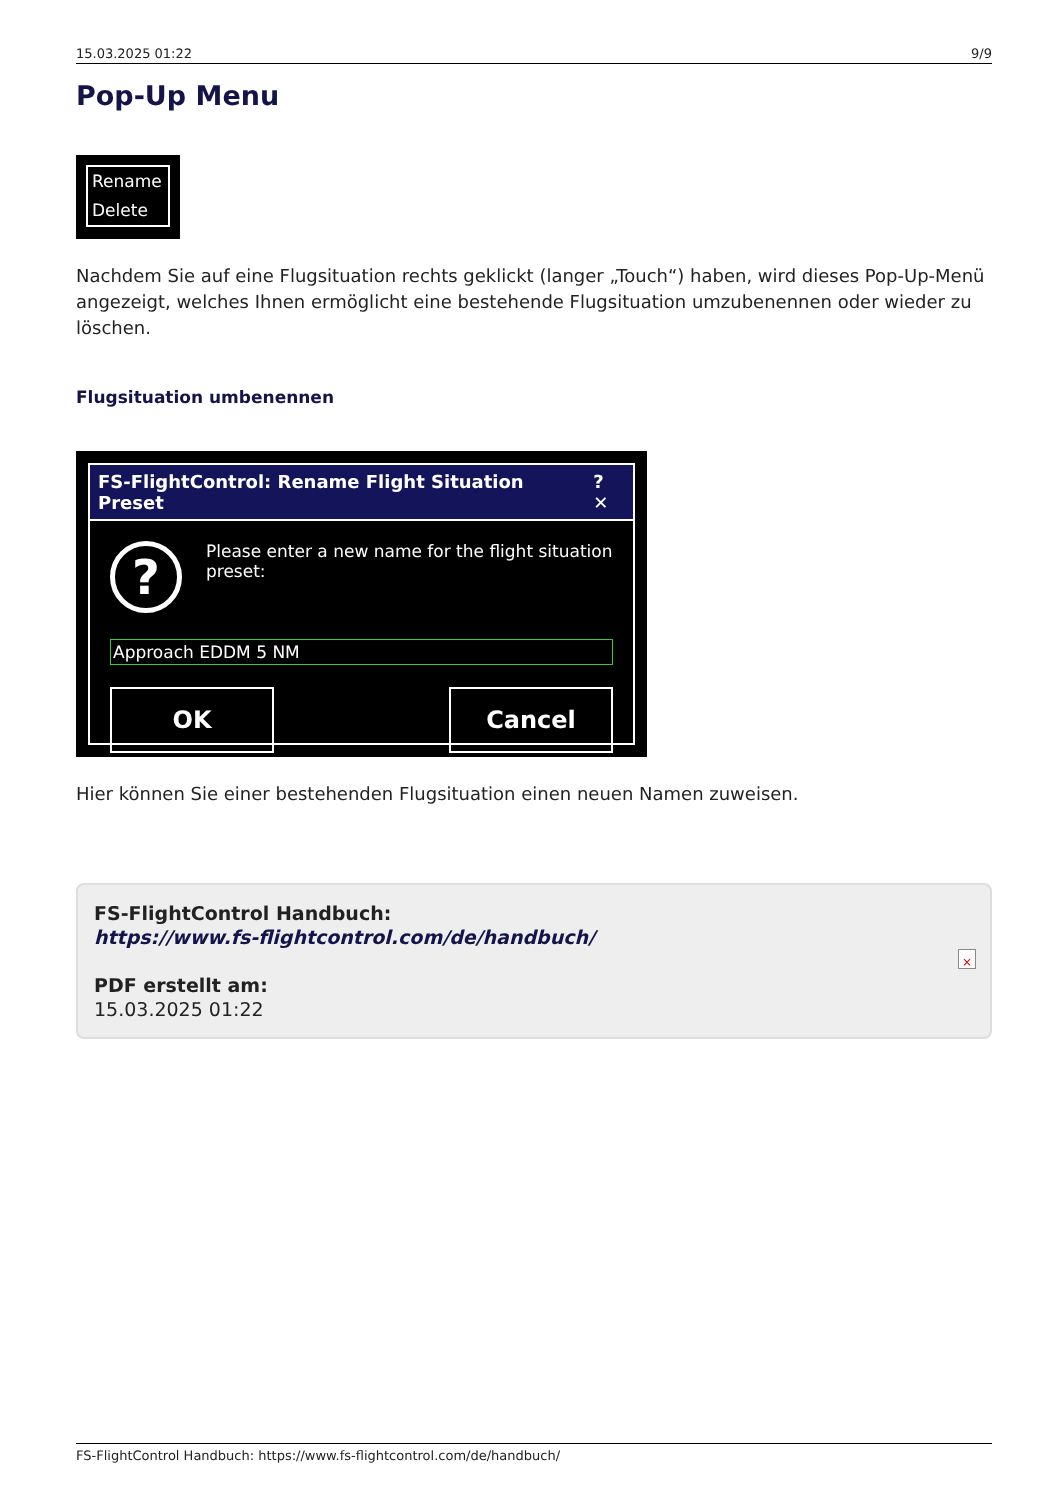15.03.2025 01:22 9/9
Pop-Up Menu
Rename
Delete
Nachdem Sie auf eine Flugsituation rechts geklickt (langer „Touch“) haben, wird dieses Pop-Up-Menü angezeigt, welches Ihnen ermöglicht eine bestehende Flugsituation umzubenennen oder wieder zu löschen.
Flugsituation umbenennen
FS-FlightControl: Rename Flight Situation Preset? ✕
?
Please enter a new name for the flight situation preset:
Approach EDDM 5 NM
OK Cancel
Hier können Sie einer bestehenden Flugsituation einen neuen Namen zuweisen.
FS-FlightControl Handbuch:
https://www.fs-flightcontrol.com/de/handbuch/
PDF erstellt am:
15.03.2025 01:22
×
FS-FlightControl Handbuch: https://www.fs-flightcontrol.com/de/handbuch/